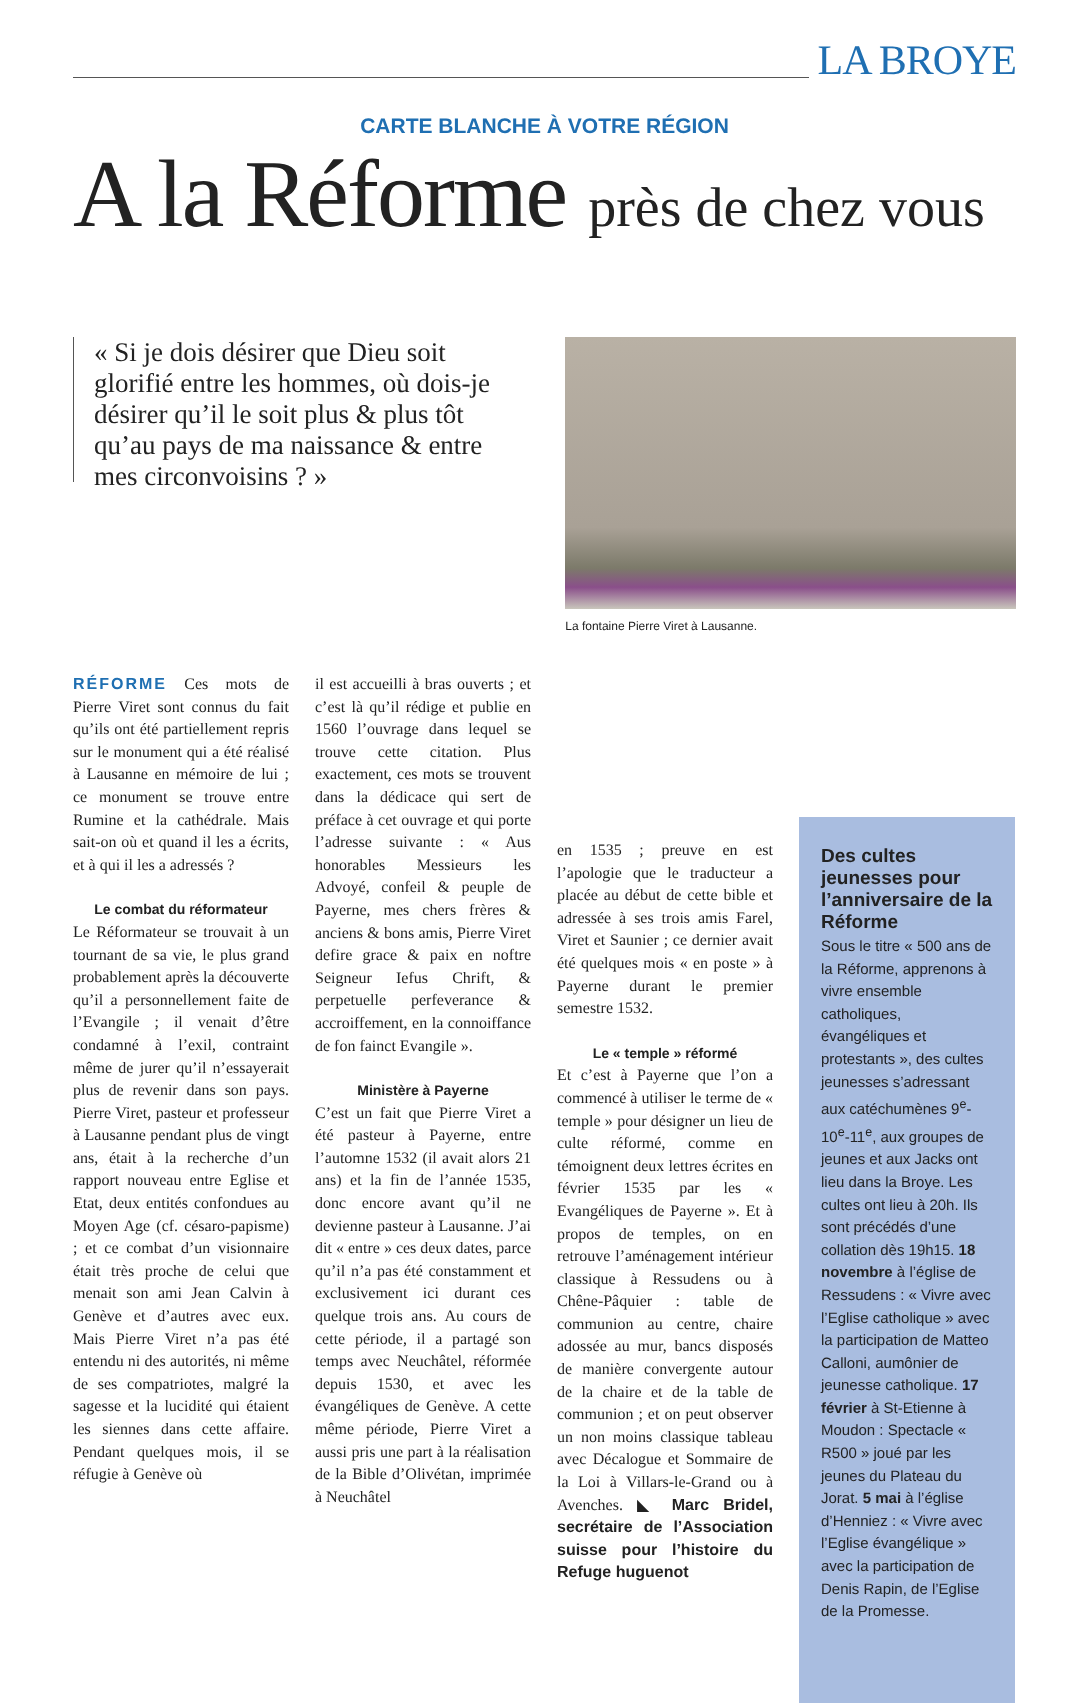LA BROYE
CARTE BLANCHE À VOTRE RÉGION
A la Réforme près de chez vous
« Si je dois désirer que Dieu soit glorifié entre les hommes, où dois-je désirer qu’il le soit plus & plus tôt qu’au pays de ma naissance & entre mes circonvoisins ? »
La fontaine Pierre Viret à Lausanne.
RÉFORME Ces mots de Pierre Viret sont connus du fait qu’ils ont été partiellement repris sur le monument qui a été réalisé à Lausanne en mémoire de lui ; ce monument se trouve entre Rumine et la cathédrale. Mais sait-on où et quand il les a écrits, et à qui il les a adressés ?
Le combat du réformateur
Le Réformateur se trouvait à un tournant de sa vie, le plus grand probablement après la découverte qu’il a personnellement faite de l’Evangile ; il venait d’être condamné à l’exil, contraint même de jurer qu’il n’essayerait plus de revenir dans son pays. Pierre Viret, pasteur et professeur à Lausanne pendant plus de vingt ans, était à la recherche d’un rapport nouveau entre Eglise et Etat, deux entités confondues au Moyen Age (cf. césaro-papisme) ; et ce combat d’un visionnaire était très proche de celui que menait son ami Jean Calvin à Genève et d’autres avec eux. Mais Pierre Viret n’a pas été entendu ni des autorités, ni même de ses compatriotes, malgré la sagesse et la lucidité qui étaient les siennes dans cette affaire. Pendant quelques mois, il se réfugie à Genève où
il est accueilli à bras ouverts ; et c’est là qu’il rédige et publie en 1560 l’ouvrage dans lequel se trouve cette citation. Plus exactement, ces mots se trouvent dans la dédicace qui sert de préface à cet ouvrage et qui porte l’adresse suivante : « Aus honorables Messieurs les Advoyé, confeil & peuple de Payerne, mes chers frères & anciens & bons amis, Pierre Viret defire grace & paix en noftre Seigneur Iefus Chrift, & perpetuelle perfeverance & accroiffement, en la connoiffance de fon fainct Evangile ».
Ministère à Payerne
C’est un fait que Pierre Viret a été pasteur à Payerne, entre l’automne 1532 (il avait alors 21 ans) et la fin de l’année 1535, donc encore avant qu’il ne devienne pasteur à Lausanne. J’ai dit « entre » ces deux dates, parce qu’il n’a pas été constamment et exclusivement ici durant ces quelque trois ans. Au cours de cette période, il a partagé son temps avec Neuchâtel, réformée depuis 1530, et avec les évangéliques de Genève. A cette même période, Pierre Viret a aussi pris une part à la réalisation de la Bible d’Olivétan, imprimée à Neuchâtel
en 1535 ; preuve en est l’apologie que le traducteur a placée au début de cette bible et adressée à ses trois amis Farel, Viret et Saunier ; ce dernier avait été quelques mois « en poste » à Payerne durant le premier semestre 1532.
Le « temple » réformé
Et c’est à Payerne que l’on a commencé à utiliser le terme de « temple » pour désigner un lieu de culte réformé, comme en témoignent deux lettres écrites en février 1535 par les « Evangéliques de Payerne ». Et à propos de temples, on en retrouve l’aménagement intérieur classique à Ressudens ou à Chêne-Pâquier : table de communion au centre, chaire adossée au mur, bancs disposés de manière convergente autour de la chaire et de la table de communion ; et on peut observer un non moins classique tableau avec Décalogue et Sommaire de la Loi à Villars-le-Grand ou à Avenches. ◣ Marc Bridel, secrétaire de l’Association suisse pour l’histoire du Refuge huguenot
Des cultes jeunesses pour l’anniversaire de la Réforme
Sous le titre « 500 ans de la Réforme, apprenons à vivre ensemble catholiques, évangéliques et protestants », des cultes jeunesses s’adressant aux catéchumènes 9<sup>e</sup>-10<sup>e</sup>-11<sup>e</sup>, aux groupes de jeunes et aux Jacks ont lieu dans la Broye. Les cultes ont lieu à 20h. Ils sont précédés d’une collation dès 19h15. 18 novembre à l’église de Ressudens : « Vivre avec l’Eglise catholique » avec la participation de Matteo Calloni, aumônier de jeunesse catholique. 17 février à St-Etienne à Moudon : Spectacle « R500 » joué par les jeunes du Plateau du Jorat. 5 mai à l’église d’Henniez : « Vivre avec l’Eglise évangélique » avec la participation de Denis Rapin, de l’Eglise de la Promesse.